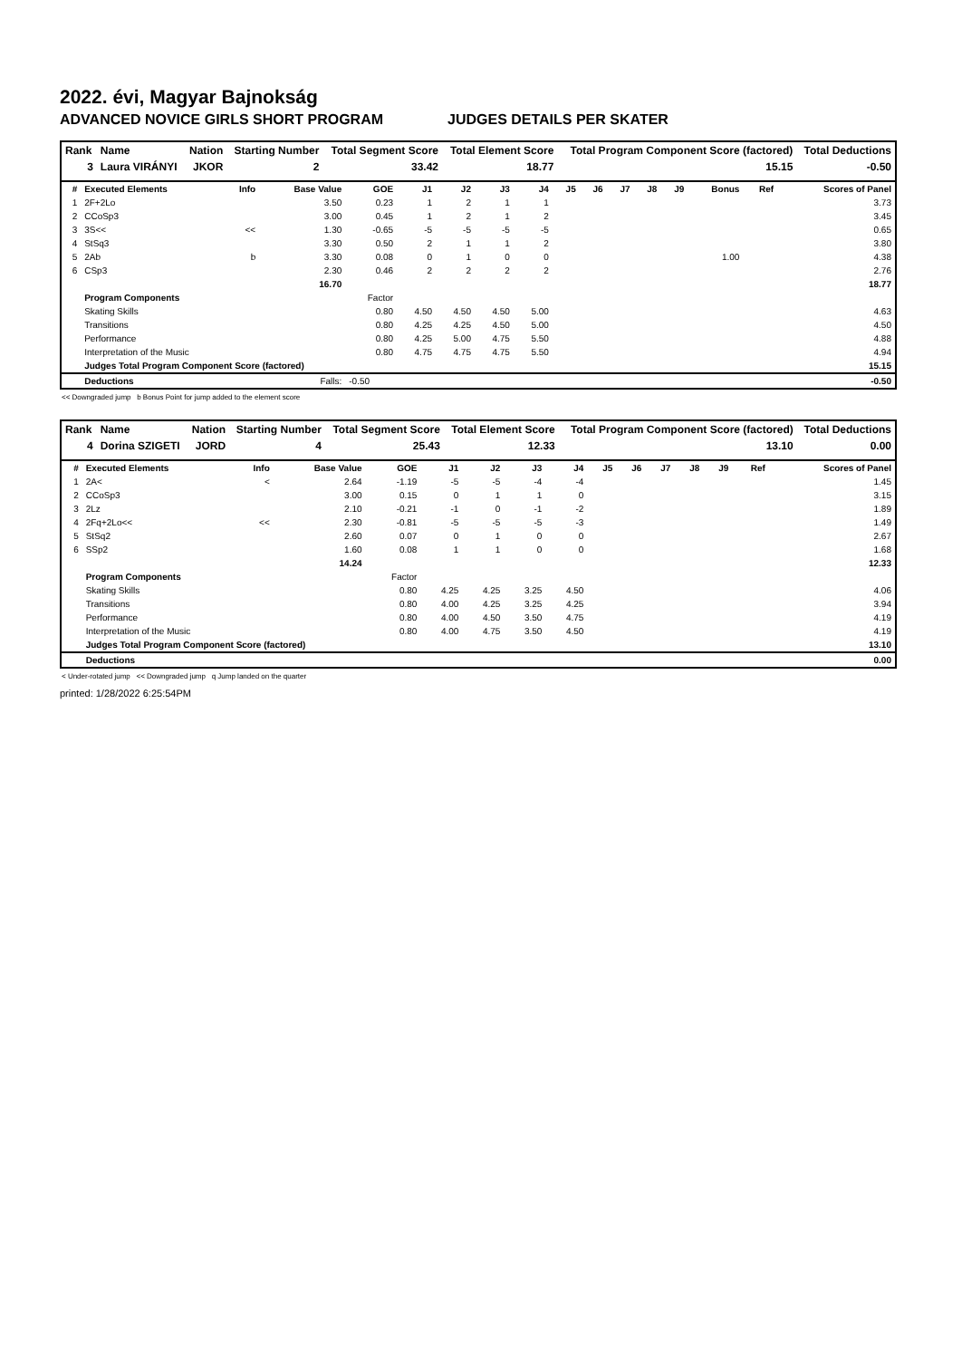2022. évi, Magyar Bajnokság
ADVANCED NOVICE GIRLS SHORT PROGRAM JUDGES DETAILS PER SKATER
| Rank | Name | Nation | Starting Number | Total Segment Score | Total Element Score | Total Program Component Score (factored) | Total Deductions |
| --- | --- | --- | --- | --- | --- | --- | --- |
| 3 | Laura VIRÁNYI | JKOR | 2 | 33.42 | 18.77 | 15.15 | -0.50 |
| # | Executed Elements | Info | Base Value | GOE | J1 | J2 | J3 | J4 | J5 | J6 | J7 | J8 | J9 | Bonus | Ref | Scores of Panel |
| --- | --- | --- | --- | --- | --- | --- | --- | --- | --- | --- | --- | --- | --- | --- | --- | --- |
| 1 | 2F+2Lo | | 3.50 | 0.23 | 1 | 2 | 1 | 1 | | | | | | | | 3.73 |
| 2 | CCoSp3 | | 3.00 | 0.45 | 1 | 2 | 1 | 2 | | | | | | | | 3.45 |
| 3 | 3S<< | << | 1.30 | -0.65 | -5 | -5 | -5 | -5 | | | | | | | | 0.65 |
| 4 | StSq3 | | 3.30 | 0.50 | 2 | 1 | 1 | 2 | | | | | | | | 3.80 |
| 5 | 2Ab | b | 3.30 | 0.08 | 0 | 1 | 0 | 0 | | | | | | 1.00 | | 4.38 |
| 6 | CSp3 | | 2.30 | 0.46 | 2 | 2 | 2 | 2 | | | | | | | | 2.76 |
| | | | 16.70 | | | | | | | | | | | | | 18.77 |
| | Program Components | | | Factor | | | | | | | | | | | | |
| | Skating Skills | | | 0.80 | 4.50 | 4.50 | 4.50 | 5.00 | | | | | | | | 4.63 |
| | Transitions | | | 0.80 | 4.25 | 4.25 | 4.50 | 5.00 | | | | | | | | 4.50 |
| | Performance | | | 0.80 | 4.25 | 5.00 | 4.75 | 5.50 | | | | | | | | 4.88 |
| | Interpretation of the Music | | | 0.80 | 4.75 | 4.75 | 4.75 | 5.50 | | | | | | | | 4.94 |
| | Judges Total Program Component Score (factored) | | | | | | | | | | | | | | | 15.15 |
| | Deductions | | Falls: | -0.50 | | | | | | | | | | | | -0.50 |
<< Downgraded jump b Bonus Point for jump added to the element score
| Rank | Name | Nation | Starting Number | Total Segment Score | Total Element Score | Total Program Component Score (factored) | Total Deductions |
| --- | --- | --- | --- | --- | --- | --- | --- |
| 4 | Dorina SZIGETI | JORD | 4 | 25.43 | 12.33 | 13.10 | 0.00 |
| # | Executed Elements | Info | Base Value | GOE | J1 | J2 | J3 | J4 | J5 | J6 | J7 | J8 | J9 | Ref | Scores of Panel |
| --- | --- | --- | --- | --- | --- | --- | --- | --- | --- | --- | --- | --- | --- | --- | --- |
| 1 | 2A< | < | 2.64 | -1.19 | -5 | -5 | -4 | -4 | | | | | | | 1.45 |
| 2 | CCoSp3 | | 3.00 | 0.15 | 0 | 1 | 1 | 0 | | | | | | | 3.15 |
| 3 | 2Lz | | 2.10 | -0.21 | -1 | 0 | -1 | -2 | | | | | | | 1.89 |
| 4 | 2Fq+2Lo<< | << | 2.30 | -0.81 | -5 | -5 | -5 | -3 | | | | | | | 1.49 |
| 5 | StSq2 | | 2.60 | 0.07 | 0 | 1 | 0 | 0 | | | | | | | 2.67 |
| 6 | SSp2 | | 1.60 | 0.08 | 1 | 1 | 0 | 0 | | | | | | | 1.68 |
| | | | 14.24 | | | | | | | | | | | | 12.33 |
| | Program Components | | | Factor | | | | | | | | | | | |
| | Skating Skills | | | 0.80 | 4.25 | 4.25 | 3.25 | 4.50 | | | | | | | 4.06 |
| | Transitions | | | 0.80 | 4.00 | 4.25 | 3.25 | 4.25 | | | | | | | 3.94 |
| | Performance | | | 0.80 | 4.00 | 4.50 | 3.50 | 4.75 | | | | | | | 4.19 |
| | Interpretation of the Music | | | 0.80 | 4.00 | 4.75 | 3.50 | 4.50 | | | | | | | 4.19 |
| | Judges Total Program Component Score (factored) | | | | | | | | | | | | | | 13.10 |
| | Deductions | | | | | | | | | | | | | | 0.00 |
< Under-rotated jump << Downgraded jump q Jump landed on the quarter
printed: 1/28/2022 6:25:54PM